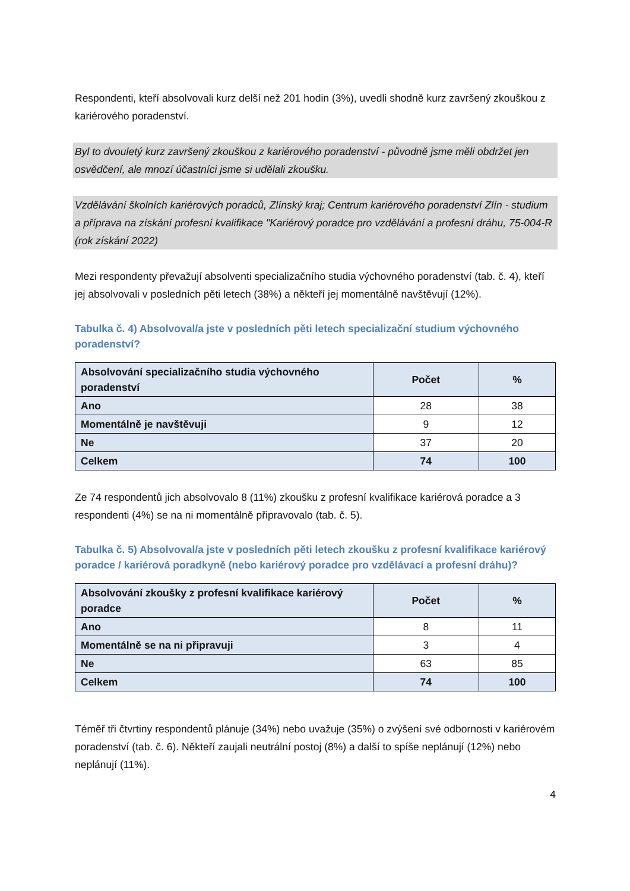Respondenti, kteří absolvovali kurz delší než 201 hodin (3%), uvedli shodně kurz završený zkouškou z kariérového poradenství.
Byl to dvouletý kurz završený zkouškou z kariérového poradenství - původně jsme měli obdržet jen osvědčení, ale mnozí účastníci jsme si udělali zkoušku.
Vzdělávání školních kariérových poradců, Zlínský kraj; Centrum kariérového poradenství Zlín - studium a příprava na získání profesní kvalifikace "Kariérový poradce pro vzdělávání a profesní dráhu, 75-004-R (rok získání 2022)
Mezi respondenty převažují absolventi specializačního studia výchovného poradenství (tab. č. 4), kteří jej absolvovali v posledních pěti letech (38%) a někteří jej momentálně navštěvují (12%).
Tabulka č. 4) Absolvoval/a jste v posledních pěti letech specializační studium výchovného poradenství?
| Absolvování specializačního studia výchovného poradenství | Počet | % |
| --- | --- | --- |
| Ano | 28 | 38 |
| Momentálně je navštěvuji | 9 | 12 |
| Ne | 37 | 20 |
| Celkem | 74 | 100 |
Ze 74 respondentů jich absolvovalo 8 (11%) zkoušku z profesní kvalifikace kariérová poradce a 3 respondenti (4%) se na ni momentálně připravovalo (tab. č. 5).
Tabulka č. 5) Absolvoval/a jste v posledních pěti letech zkoušku z profesní kvalifikace kariérový poradce / kariérová poradkyně (nebo kariérový poradce pro vzdělávací a profesní dráhu)?
| Absolvování zkoušky z profesní kvalifikace kariérový poradce | Počet | % |
| --- | --- | --- |
| Ano | 8 | 11 |
| Momentálně se na ni připravuji | 3 | 4 |
| Ne | 63 | 85 |
| Celkem | 74 | 100 |
Téměř tři čtvrtiny respondentů plánuje (34%) nebo uvažuje (35%) o zvýšení své odbornosti v kariérovém poradenství (tab. č. 6). Někteří zaujali neutrální postoj (8%) a další to spíše neplánují (12%) nebo neplánují (11%).
4